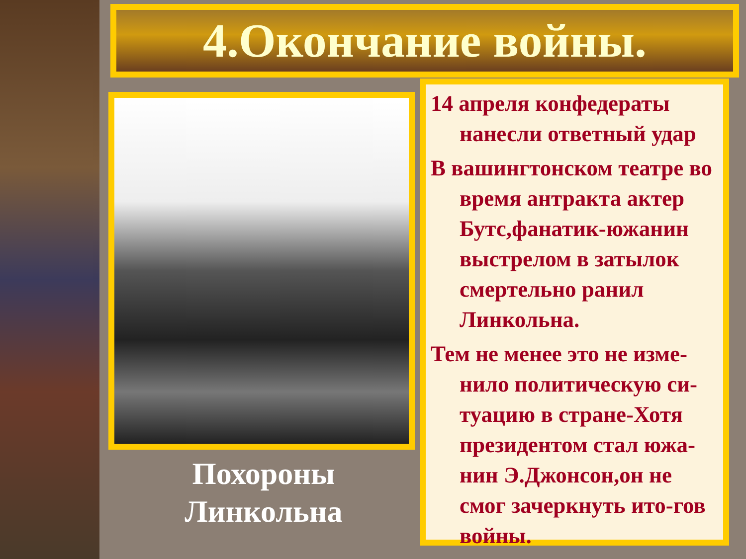4.Окончание войны.
Похороны Линкольна
14 апреля конфедераты нанесли ответный удар
В вашингтонском театре во время антракта актер Бутс,фанатик-южанин выстрелом в затылок смертельно ранил Линкольна.
Тем не менее это не изме-нило политическую си-туацию в стране-Хотя президентом стал южа-нин Э.Джонсон,он не смог зачеркнуть ито-гов войны.